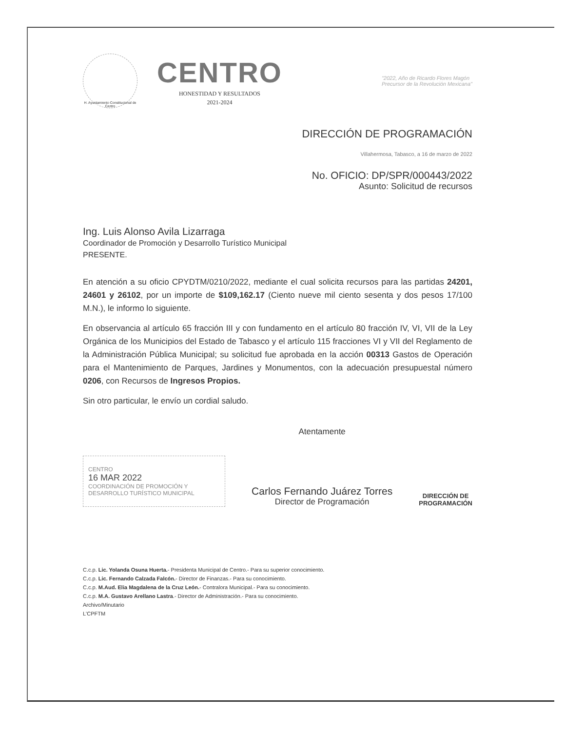H. Ayuntamiento Constitucional de Centro
CENTRO
HONESTIDAD Y RESULTADOS
2021-2024
"2022, Año de Ricardo Flores Magón
Precursor de la Revolución Mexicana"
DIRECCIÓN DE PROGRAMACIÓN
Villahermosa, Tabasco, a 16 de marzo de 2022
No. OFICIO: DP/SPR/000443/2022
Asunto: Solicitud de recursos
Ing. Luis Alonso Avila Lizarraga
Coordinador de Promoción y Desarrollo Turístico Municipal
PRESENTE.
En atención a su oficio CPYDTM/0210/2022, mediante el cual solicita recursos para las partidas 24201, 24601 y 26102, por un importe de $109,162.17 (Ciento nueve mil ciento sesenta y dos pesos 17/100 M.N.), le informo lo siguiente.
En observancia al artículo 65 fracción III y con fundamento en el artículo 80 fracción IV, VI, VII de la Ley Orgánica de los Municipios del Estado de Tabasco y el artículo 115 fracciones VI y VII del Reglamento de la Administración Pública Municipal; su solicitud fue aprobada en la acción 00313 Gastos de Operación para el Mantenimiento de Parques, Jardines y Monumentos, con la adecuación presupuestal número 0206, con Recursos de Ingresos Propios.
Sin otro particular, le envío un cordial saludo.
CENTRO
16 MAR 2022
COORDINACIÓN DE PROMOCIÓN Y DESARROLLO TURÍSTICO MUNICIPAL
Atentamente
Carlos Fernando Juárez Torres
Director de Programación
DIRECCIÓN DE
PROGRAMACIÓN
C.c.p. Lic. Yolanda Osuna Huerta.- Presidenta Municipal de Centro.- Para su superior conocimiento.
C.c.p. Lic. Fernando Calzada Falcón.- Director de Finanzas.- Para su conocimiento.
C.c.p. M.Aud. Elia Magdalena de la Cruz León.- Contralora Municipal.- Para su conocimiento.
C.c.p. M.A. Gustavo Arellano Lastra.- Director de Administración.- Para su conocimiento.
Archivo/Minutario
L'CPFTM